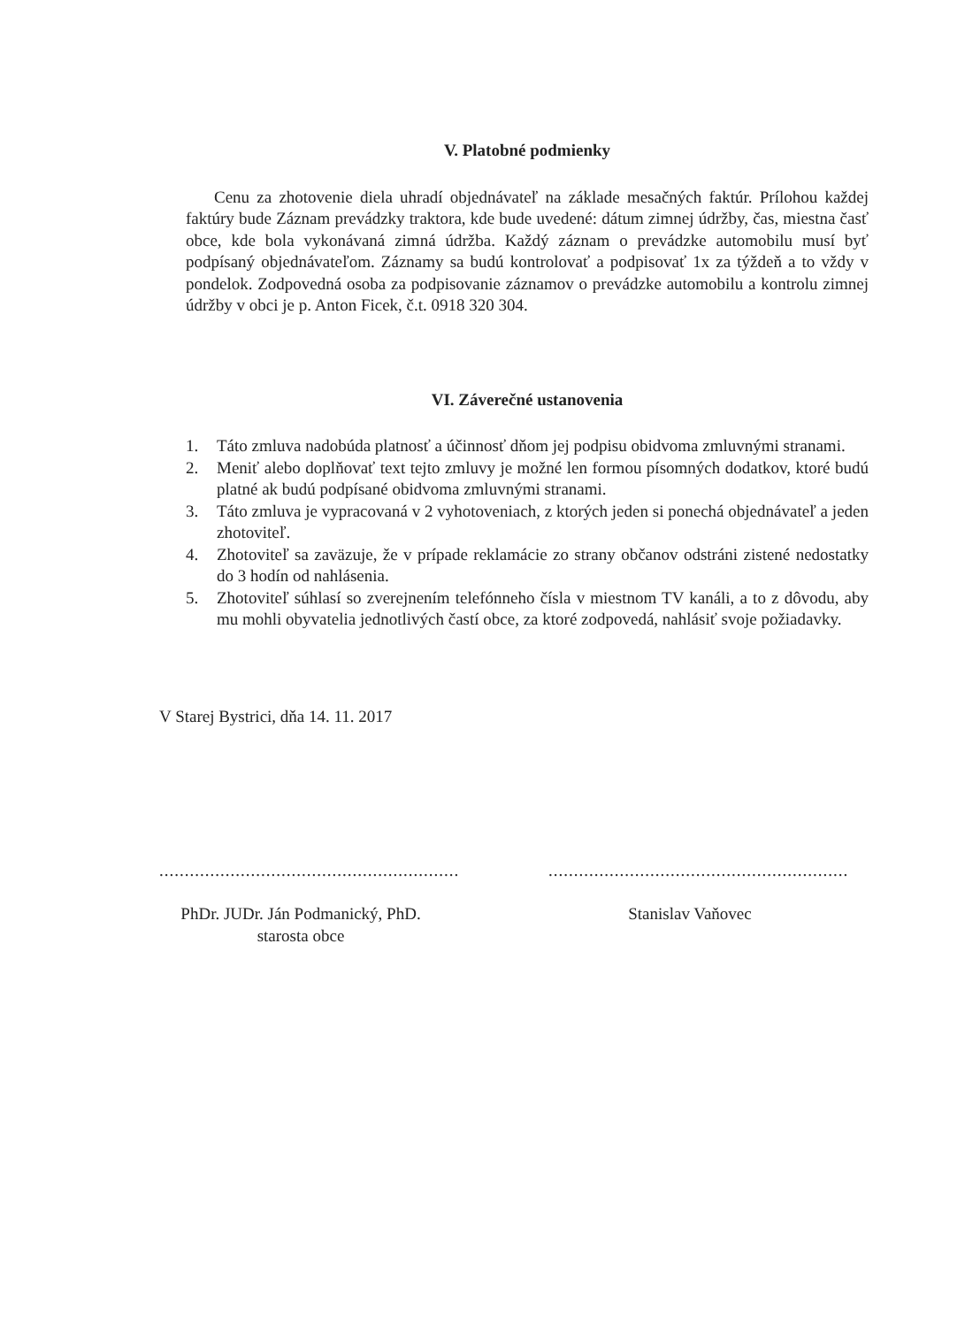V. Platobné podmienky
Cenu za zhotovenie diela uhradí objednávateľ na základe mesačných faktúr. Prílohou každej faktúry bude Záznam prevádzky traktora, kde bude uvedené: dátum zimnej údržby, čas, miestna časť obce, kde bola vykonávaná zimná údržba. Každý záznam o prevádzke automobilu musí byť podpísaný objednávateľom. Záznamy sa budú kontrolovať a podpisovať 1x za týždeň a to vždy v pondelok. Zodpovedná osoba za podpisovanie záznamov o prevádzke automobilu a kontrolu zimnej údržby v obci je p. Anton Ficek, č.t. 0918 320 304.
VI. Záverečné ustanovenia
1. Táto zmluva nadobúda platnosť a účinnosť dňom jej podpisu obidvoma zmluvnými stranami.
2. Meniť alebo doplňovať text tejto zmluvy je možné len formou písomných dodatkov, ktoré budú platné ak budú podpísané obidvoma zmluvnými stranami.
3. Táto zmluva je vypracovaná v 2 vyhotoveniach, z ktorých jeden si ponechá objednávateľ a jeden zhotoviteľ.
4. Zhotoviteľ sa zaväzuje, že v prípade reklamácie zo strany občanov odstráni zistené nedostatky do 3 hodín od nahlásenia.
5. Zhotoviteľ súhlasí so zverejnením telefónneho čísla v miestnom TV kanáli, a to z dôvodu, aby mu mohli obyvatelia jednotlivých častí obce, za ktoré zodpovedá, nahlásiť svoje požiadavky.
V Starej Bystrici, dňa 14. 11. 2017
...........................................................
PhDr. JUDr. Ján Podmanický, PhD.
starosta obce
...........................................................
Stanislav Vaňovec